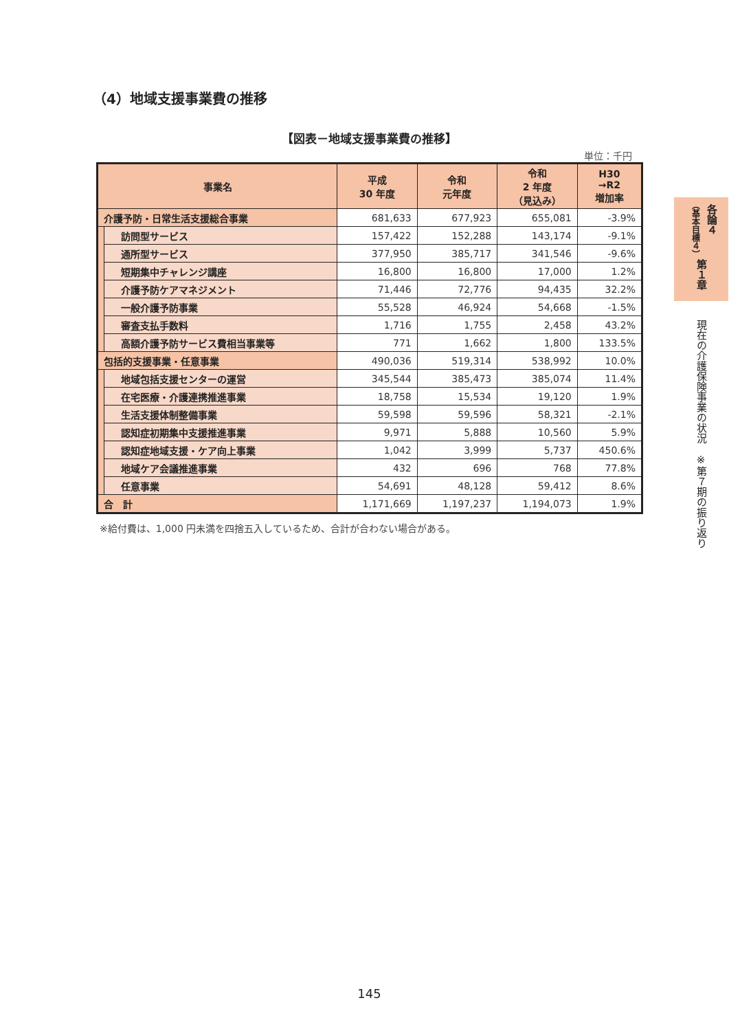（4）地域支援事業費の推移
【図表－地域支援事業費の推移】
単位：千円
| 事業名 | | 平成 30 年度 | 令和 元年度 | 令和 2 年度 （見込み） | H30 →R2 増加率 |
| --- | --- | --- | --- | --- | --- |
| 介護予防・日常生活支援総合事業 | | 681,633 | 677,923 | 655,081 | -3.9% |
| | 訪問型サービス | 157,422 | 152,288 | 143,174 | -9.1% |
| | 通所型サービス | 377,950 | 385,717 | 341,546 | -9.6% |
| | 短期集中チャレンジ講座 | 16,800 | 16,800 | 17,000 | 1.2% |
| | 介護予防ケアマネジメント | 71,446 | 72,776 | 94,435 | 32.2% |
| | 一般介護予防事業 | 55,528 | 46,924 | 54,668 | -1.5% |
| | 審査支払手数料 | 1,716 | 1,755 | 2,458 | 43.2% |
| | 高額介護予防サービス費相当事業等 | 771 | 1,662 | 1,800 | 133.5% |
| 包括的支援事業・任意事業 | | 490,036 | 519,314 | 538,992 | 10.0% |
| | 地域包括支援センターの運営 | 345,544 | 385,473 | 385,074 | 11.4% |
| | 在宅医療・介護連携推進事業 | 18,758 | 15,534 | 19,120 | 1.9% |
| | 生活支援体制整備事業 | 59,598 | 59,596 | 58,321 | -2.1% |
| | 認知症初期集中支援推進事業 | 9,971 | 5,888 | 10,560 | 5.9% |
| | 認知症地域支援・ケア向上事業 | 1,042 | 3,999 | 5,737 | 450.6% |
| | 地域ケア会議推進事業 | 432 | 696 | 768 | 77.8% |
| | 任意事業 | 54,691 | 48,128 | 59,412 | 8.6% |
| 合 計 | | 1,171,669 | 1,197,237 | 1,194,073 | 1.9% |
※給付費は、1,000 円未満を四捨五入しているため、合計が合わない場合がある。
各論４
（基本目標４）
第１章
現在の介護保険事業の状況　※第７期の振り返り
145